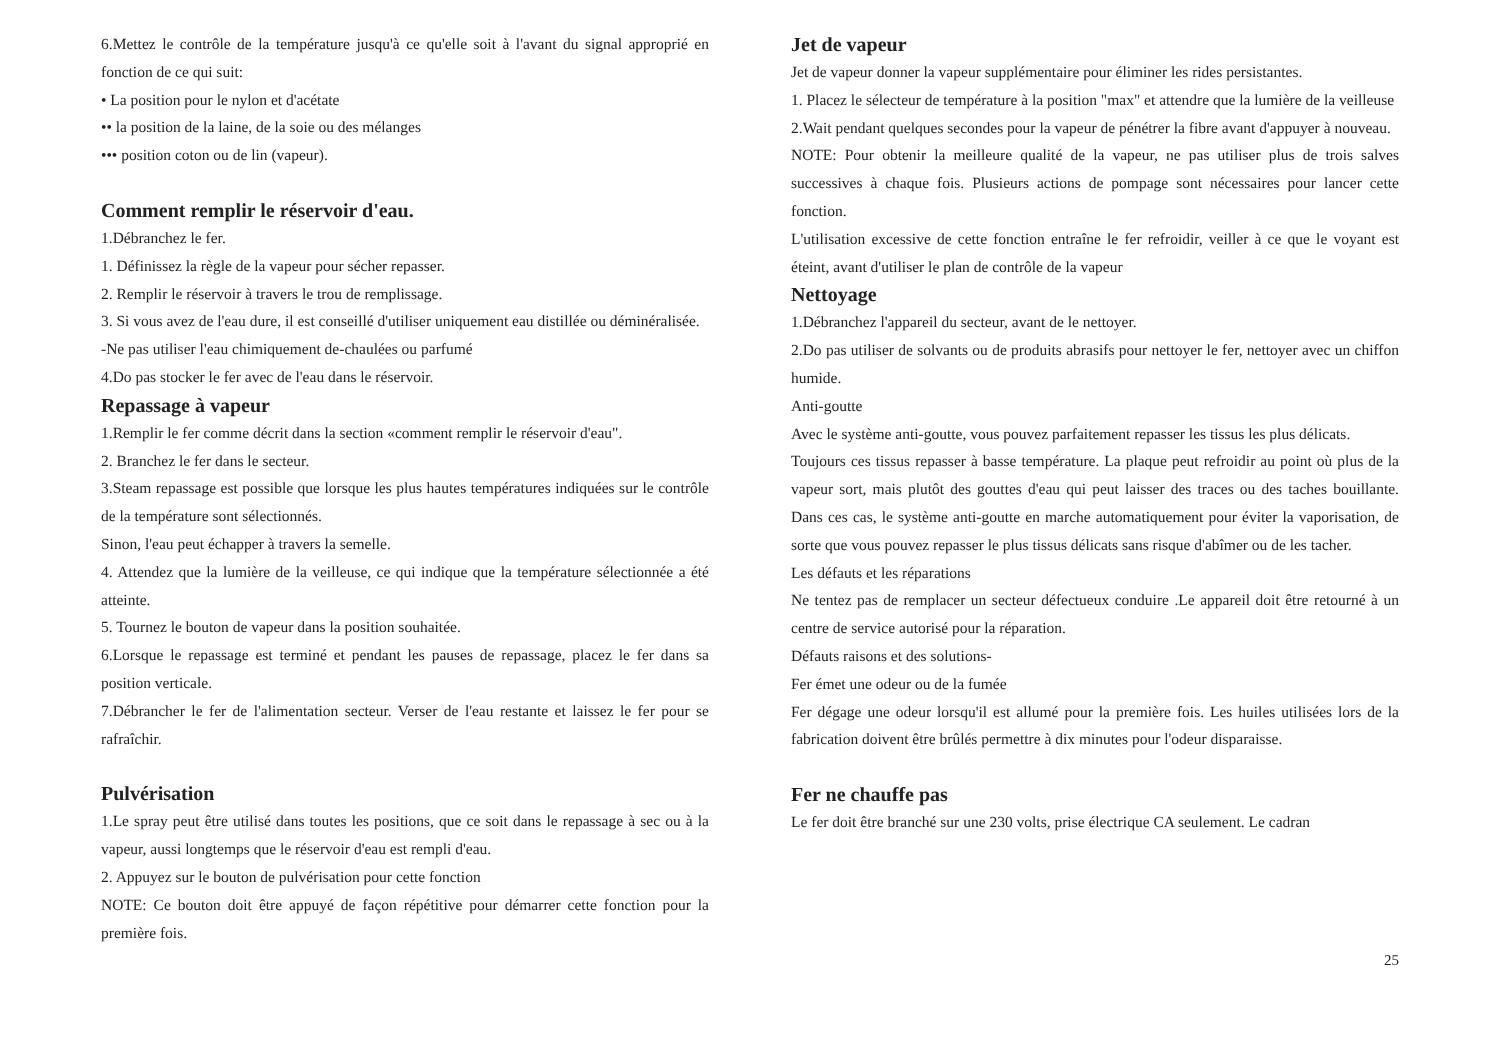6.Mettez le contrôle de la température jusqu'à ce qu'elle soit à l'avant du signal approprié en fonction de ce qui suit:
• La position pour le nylon et d'acétate
•• la position de la laine, de la soie ou des mélanges
••• position coton ou de lin (vapeur).
Comment remplir le réservoir d'eau.
1.Débranchez le fer.
1. Définissez la règle de la vapeur pour sécher repasser.
2. Remplir le réservoir à travers le trou de remplissage.
3. Si vous avez de l'eau dure, il est conseillé d'utiliser uniquement eau distillée ou déminéralisée.
-Ne pas utiliser l'eau chimiquement de-chaulées ou parfumé
4.Do pas stocker le fer avec de l'eau dans le réservoir.
Repassage à vapeur
1.Remplir le fer comme décrit dans la section «comment remplir le réservoir d'eau".
2. Branchez le fer dans le secteur.
3.Steam repassage est possible que lorsque les plus hautes températures indiquées sur le contrôle de la température sont sélectionnés.
Sinon, l'eau peut échapper à travers la semelle.
4. Attendez que la lumière de la veilleuse, ce qui indique que la température sélectionnée a été atteinte.
5. Tournez le bouton de vapeur dans la position souhaitée.
6.Lorsque le repassage est terminé et pendant les pauses de repassage, placez le fer dans sa position verticale.
7.Débrancher le fer de l'alimentation secteur. Verser de l'eau restante et laissez le fer pour se rafraîchir.
Pulvérisation
1.Le spray peut être utilisé dans toutes les positions, que ce soit dans le repassage à sec ou à la vapeur, aussi longtemps que le réservoir d'eau est rempli d'eau.
2. Appuyez sur le bouton de pulvérisation pour cette fonction
NOTE: Ce bouton doit être appuyé de façon répétitive pour démarrer cette fonction pour la première fois.
Jet de vapeur
Jet de vapeur donner la vapeur supplémentaire pour éliminer les rides persistantes.
1. Placez le sélecteur de température à la position "max" et attendre que la lumière de la veilleuse
2.Wait pendant quelques secondes pour la vapeur de pénétrer la fibre avant d'appuyer à nouveau.
NOTE: Pour obtenir la meilleure qualité de la vapeur, ne pas utiliser plus de trois salves successives à chaque fois. Plusieurs actions de pompage sont nécessaires pour lancer cette fonction.
L'utilisation excessive de cette fonction entraîne le fer refroidir, veiller à ce que le voyant est éteint, avant d'utiliser le plan de contrôle de la vapeur
Nettoyage
1.Débranchez l'appareil du secteur, avant de le nettoyer.
2.Do pas utiliser de solvants ou de produits abrasifs pour nettoyer le fer, nettoyer avec un chiffon humide.
Anti-goutte
Avec le système anti-goutte, vous pouvez parfaitement repasser les tissus les plus délicats.
Toujours ces tissus repasser à basse température. La plaque peut refroidir au point où plus de la vapeur sort, mais plutôt des gouttes d'eau qui peut laisser des traces ou des taches bouillante. Dans ces cas, le système anti-goutte en marche automatiquement pour éviter la vaporisation, de sorte que vous pouvez repasser le plus tissus délicats sans risque d'abîmer ou de les tacher.
Les défauts et les réparations
Ne tentez pas de remplacer un secteur défectueux conduire .Le appareil doit être retourné à un centre de service autorisé pour la réparation.
Défauts raisons et des solutions-
Fer émet une odeur ou de la fumée
Fer dégage une odeur lorsqu'il est allumé pour la première fois. Les huiles utilisées lors de la fabrication doivent être brûlés permettre à dix minutes pour l'odeur disparaisse.
Fer ne chauffe pas
Le fer doit être branché sur une 230 volts, prise électrique CA seulement. Le cadran
25